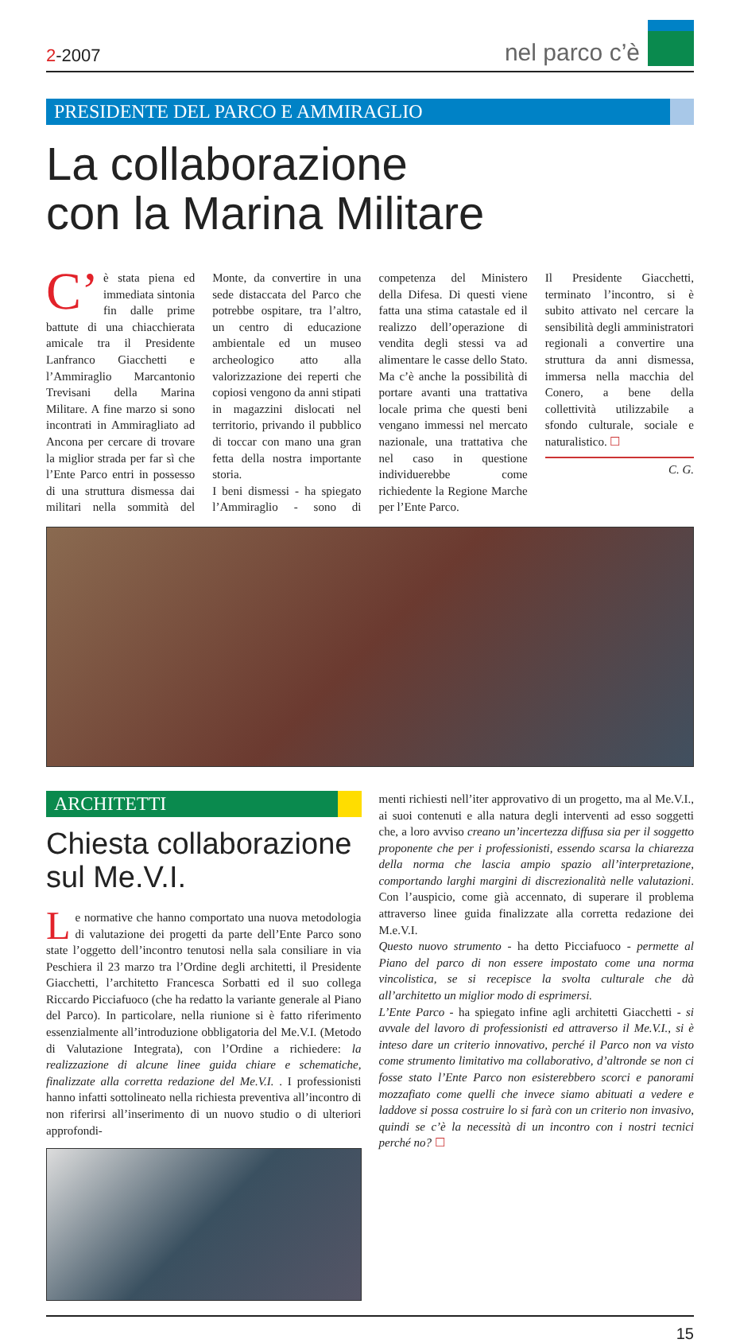2-2007
nel parco c’è
PRESIDENTE DEL PARCO E AMMIRAGLIO
La collaborazione
con la Marina Militare
C’ è stata piena ed immediata sintonia fin dalle prime battute di una chiacchierata amicale tra il Presidente Lanfranco Giacchetti e l’Ammiraglio Marcantonio Trevisani della Marina Militare. A fine marzo si sono incontrati in Ammiragliato ad Ancona per cercare di trovare la miglior strada per far sì che l’Ente Parco entri in possesso di una struttura dismessa dai militari nella sommità del Monte, da convertire in una sede distaccata del Parco che potrebbe ospitare, tra l’altro, un centro di educazione ambientale ed un museo archeologico atto alla valorizzazione dei reperti che copiosi vengono da anni stipati in magazzini dislocati nel territorio, privando il pubblico di toccar con mano una gran fetta della nostra importante storia.
I beni dismessi - ha spiegato l’Ammiraglio - sono di competenza del Ministero della Difesa. Di questi viene fatta una stima catastale ed il realizzo dell’operazione di vendita degli stessi va ad alimentare le casse dello Stato. Ma c’è anche la possibilità di portare avanti una trattativa locale prima che questi beni vengano immessi nel mercato nazionale, una trattativa che nel caso in questione individuerebbe come richiedente la Regione Marche per l’Ente Parco.
Il Presidente Giacchetti, terminato l’incontro, si è subito attivato nel cercare la sensibilità degli amministratori regionali a convertire una struttura da anni dismessa, immersa nella macchia del Conero, a bene della collettività utilizzabile a sfondo culturale, sociale e naturalistico. ☐
C. G.
ARCHITETTI
Chiesta collaborazione sul Me.V.I.
Le normative che hanno comportato una nuova metodologia di valutazione dei progetti da parte dell’Ente Parco sono state l’oggetto dell’incontro tenutosi nella sala consiliare in via Peschiera il 23 marzo tra l’Ordine degli architetti, il Presidente Giacchetti, l’architetto Francesca Sorbatti ed il suo collega Riccardo Picciafuoco (che ha redatto la variante generale al Piano del Parco). In particolare, nella riunione si è fatto riferimento essenzialmente all’introduzione obbligatoria del Me.V.I. (Metodo di Valutazione Integrata), con l’Ordine a richiedere: la realizzazione di alcune linee guida chiare e schematiche, finalizzate alla corretta redazione del Me.V.I. . I professionisti hanno infatti sottolineato nella richiesta preventiva all’incontro di non riferirsi all’inserimento di un nuovo studio o di ulteriori approfondi-
menti richiesti nell’iter approvativo di un progetto, ma al Me.V.I., ai suoi contenuti e alla natura degli interventi ad esso soggetti che, a loro avviso creano un’incertezza diffusa sia per il soggetto proponente che per i professionisti, essendo scarsa la chiarezza della norma che lascia ampio spazio all’interpretazione, comportando larghi margini di discrezionalità nelle valutazioni. Con l’auspicio, come già accennato, di superare il problema attraverso linee guida finalizzate alla corretta redazione dei M.e.V.I.
Questo nuovo strumento - ha detto Picciafuoco - permette al Piano del parco di non essere impostato come una norma vincolistica, se si recepisce la svolta culturale che dà all’architetto un miglior modo di esprimersi.
L’Ente Parco - ha spiegato infine agli architetti Giacchetti - si avvale del lavoro di professionisti ed attraverso il Me.V.I., si è inteso dare un criterio innovativo, perché il Parco non va visto come strumento limitativo ma collaborativo, d’altronde se non ci fosse stato l’Ente Parco non esisterebbero scorci e panorami mozzafiato come quelli che invece siamo abituati a vedere e laddove si possa costruire lo si farà con un criterio non invasivo, quindi se c’è la necessità di un incontro con i nostri tecnici perché no? ☐
15